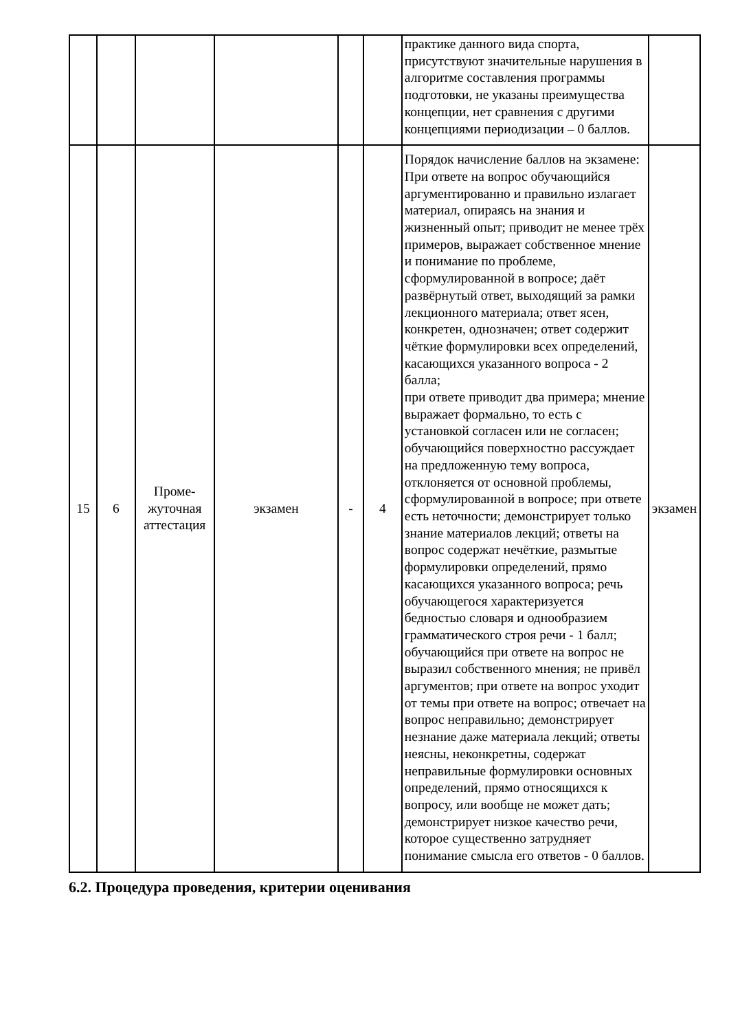| | | | | | | практике данного вида спорта, присутствуют значительные нарушения в алгоритме составления программы подготовки, не указаны преимущества концепции, нет сравнения с другими концепциями периодизации – 0 баллов. | |
| 15 | 6 | Проме- жуточная аттестация | экзамен | - | 4 | Порядок начисление баллов на экзамене: При ответе на вопрос обучающийся аргументированно и правильно излагает материал, опираясь на знания и жизненный опыт; приводит не менее трёх примеров, выражает собственное мнение и понимание по проблеме, сформулированной в вопросе; даёт развёрнутый ответ, выходящий за рамки лекционного материала; ответ ясен, конкретен, однозначен; ответ содержит чёткие формулировки всех определений, касающихся указанного вопроса - 2 балла; при ответе приводит два примера; мнение выражает формально, то есть с установкой согласен или не согласен; обучающийся поверхностно рассуждает на предложенную тему вопроса, отклоняется от основной проблемы, сформулированной в вопросе; при ответе есть неточности; демонстрирует только знание материалов лекций; ответы на вопрос содержат нечёткие, размытые формулировки определений, прямо касающихся указанного вопроса; речь обучающегося характеризуется бедностью словаря и однообразием грамматического строя речи - 1 балл; обучающийся при ответе на вопрос не выразил собственного мнения; не привёл аргументов; при ответе на вопрос уходит от темы при ответе на вопрос; отвечает на вопрос неправильно; демонстрирует незнание даже материала лекций; ответы неясны, неконкретны, содержат неправильные формулировки основных определений, прямо относящихся к вопросу, или вообще не может дать; демонстрирует низкое качество речи, которое существенно затрудняет понимание смысла его ответов - 0 баллов. | экзамен |
6.2. Процедура проведения, критерии оценивания